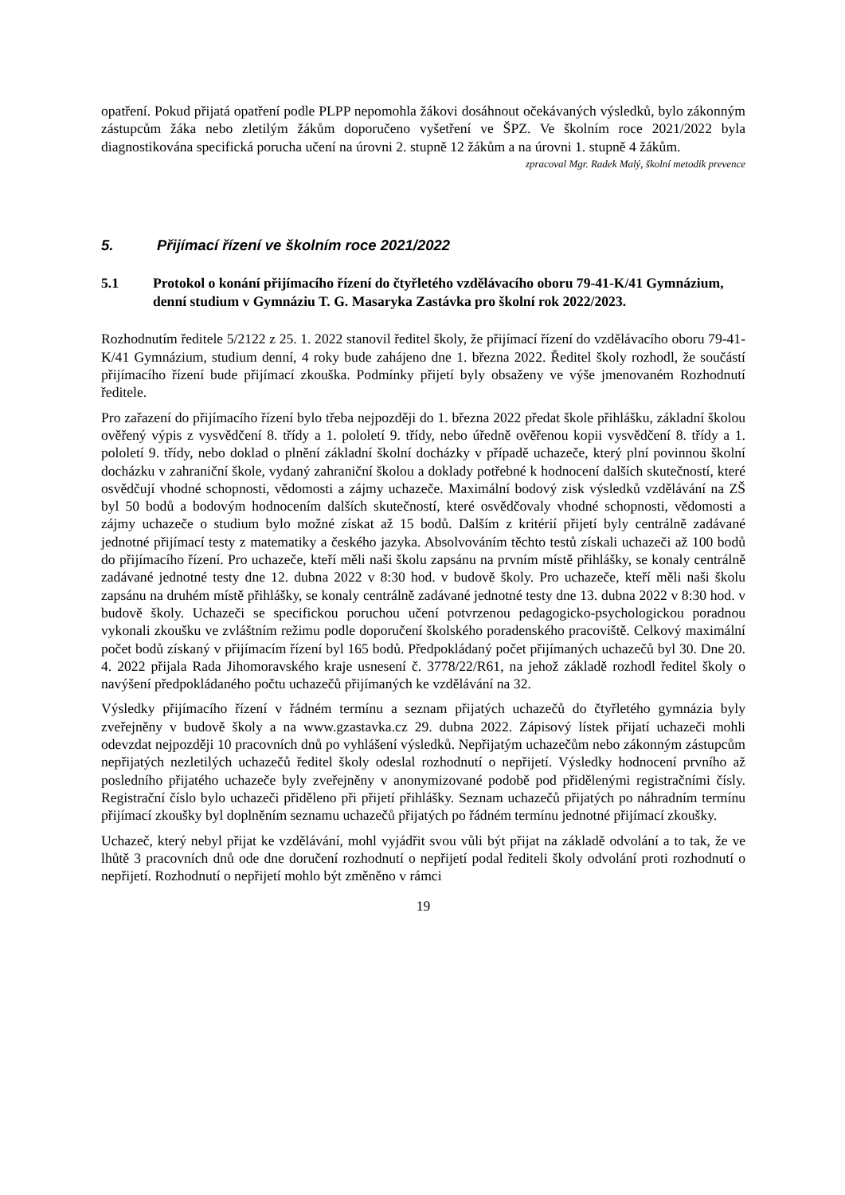opatření. Pokud přijatá opatření podle PLPP nepomohla žákovi dosáhnout očekávaných výsledků, bylo zákonným zástupcům žáka nebo zletilým žákům doporučeno vyšetření ve ŠPZ. Ve školním roce 2021/2022 byla diagnostikována specifická porucha učení na úrovni 2. stupně 12 žákům a na úrovni 1. stupně 4 žákům.
zpracoval Mgr. Radek Malý, školní metodik prevence
5. Přijímací řízení ve školním roce 2021/2022
5.1 Protokol o konání přijímacího řízení do čtyřletého vzdělávacího oboru 79-41-K/41 Gymnázium, denní studium v Gymnáziu T. G. Masaryka Zastávka pro školní rok 2022/2023.
Rozhodnutím ředitele 5/2122 z 25. 1. 2022 stanovil ředitel školy, že přijímací řízení do vzdělávacího oboru 79-41-K/41 Gymnázium, studium denní, 4 roky bude zahájeno dne 1. března 2022. Ředitel školy rozhodl, že součástí přijímacího řízení bude přijímací zkouška. Podmínky přijetí byly obsaženy ve výše jmenovaném Rozhodnutí ředitele.
Pro zařazení do přijímacího řízení bylo třeba nejpozději do 1. března 2022 předat škole přihlášku, základní školou ověřený výpis z vysvědčení 8. třídy a 1. pololetí 9. třídy, nebo úředně ověřenou kopii vysvědčení 8. třídy a 1. pololetí 9. třídy, nebo doklad o plnění základní školní docházky v případě uchazeče, který plní povinnou školní docházku v zahraniční škole, vydaný zahraniční školou a doklady potřebné k hodnocení dalších skutečností, které osvědčují vhodné schopnosti, vědomosti a zájmy uchazeče. Maximální bodový zisk výsledků vzdělávání na ZŠ byl 50 bodů a bodovým hodnocením dalších skutečností, které osvědčovaly vhodné schopnosti, vědomosti a zájmy uchazeče o studium bylo možné získat až 15 bodů. Dalším z kritérií přijetí byly centrálně zadávané jednotné přijímací testy z matematiky a českého jazyka. Absolvováním těchto testů získali uchazeči až 100 bodů do přijímacího řízení. Pro uchazeče, kteří měli naši školu zapsánu na prvním místě přihlášky, se konaly centrálně zadávané jednotné testy dne 12. dubna 2022 v 8:30 hod. v budově školy. Pro uchazeče, kteří měli naši školu zapsánu na druhém místě přihlášky, se konaly centrálně zadávané jednotné testy dne 13. dubna 2022 v 8:30 hod. v budově školy. Uchazeči se specifickou poruchou učení potvrzenou pedagogicko-psychologickou poradnou vykonali zkoušku ve zvláštním režimu podle doporučení školského poradenského pracoviště. Celkový maximální počet bodů získaný v přijímacím řízení byl 165 bodů. Předpokládaný počet přijímaných uchazečů byl 30. Dne 20. 4. 2022 přijala Rada Jihomoravského kraje usnesení č. 3778/22/R61, na jehož základě rozhodl ředitel školy o navýšení předpokládaného počtu uchazečů přijímaných ke vzdělávání na 32.
Výsledky přijímacího řízení v řádném termínu a seznam přijatých uchazečů do čtyřletého gymnázia byly zveřejněny v budově školy a na www.gzastavka.cz 29. dubna 2022. Zápisový lístek přijatí uchazeči mohli odevzdat nejpozději 10 pracovních dnů po vyhlášení výsledků. Nepřijatým uchazečům nebo zákonným zástupcům nepřijatých nezletilých uchazečů ředitel školy odeslal rozhodnutí o nepřijetí. Výsledky hodnocení prvního až posledního přijatého uchazeče byly zveřejněny v anonymizované podobě pod přidělenými registračními čísly. Registrační číslo bylo uchazeči přiděleno při přijetí přihlášky. Seznam uchazečů přijatých po náhradním termínu přijímací zkoušky byl doplněním seznamu uchazečů přijatých po řádném termínu jednotné přijímací zkoušky.
Uchazeč, který nebyl přijat ke vzdělávání, mohl vyjádřit svou vůli být přijat na základě odvolání a to tak, že ve lhůtě 3 pracovních dnů ode dne doručení rozhodnutí o nepřijetí podal řediteli školy odvolání proti rozhodnutí o nepřijetí. Rozhodnutí o nepřijetí mohlo být změněno v rámci
19